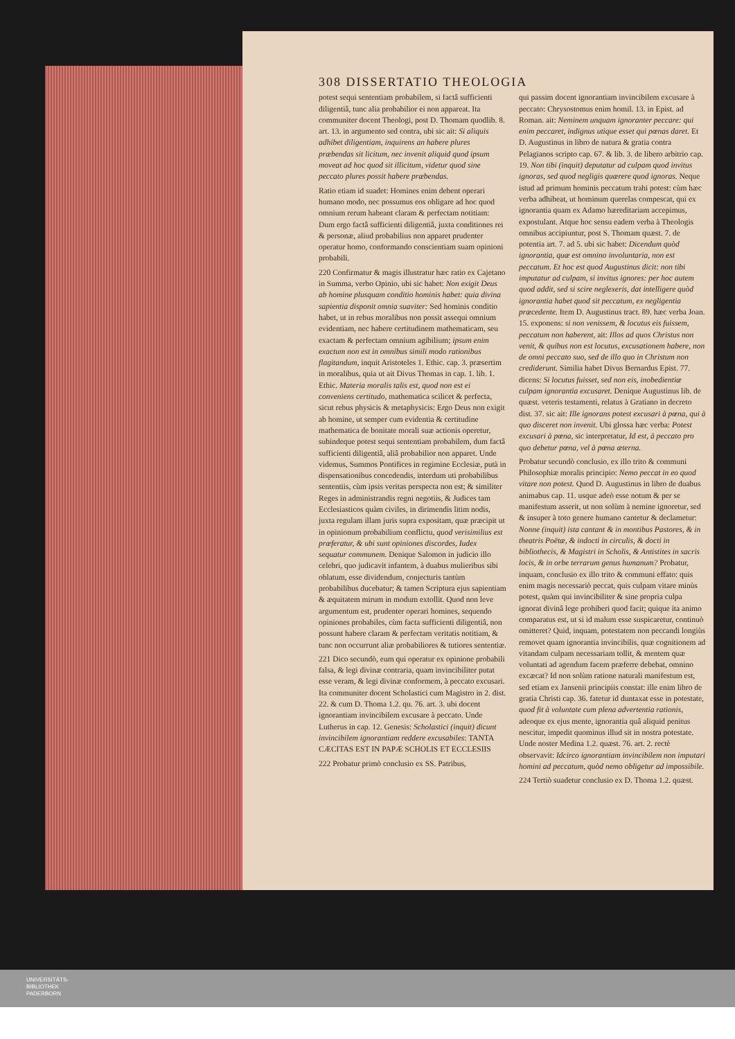308 DISSERTATIO THEOLOGIA
potest sequi sententiam probabilem, si factâ sufficienti diligentiâ, tunc alia probabilior ei non appareat. Ita communiter docent Theologi, post D. Thomam quodlib. 8. art. 13. in argumento sed contra, ubi sic ait: Si aliquis adhibet diligentiam, inquirens an habere plures præbendas sit licitum, nec invenit aliquid quod ipsum moveat ad hoc quod sit illicitum, videtur quod sine peccato plures possit habere præbendas.
Ratio etiam id suadet: Homines enim debent operari humano modo, nec possumus eos obligare ad hoc quod omnium rerum habeant claram & perfectam notitiam: Dum ergo factâ sufficienti diligentiâ, juxta conditiones rei & personæ, aliud probabilius non apparet prudenter operatur homo, conformando conscientiam suam opinioni probabili.
220 Confirmatur & magis illustratur hæc ratio ex Cajetano in Summa, verbo Opinio, ubi sic habet: Non exigit Deus ab homine plusquam conditio hominis habet: quia divina sapientia disponit omnia suaviter: Sed hominis conditio habet, ut in rebus moralibus non possit assequi omnium evidentiam, nec habere certitudinem mathematicam, seu exactam & perfectam omnium agibilium; ipsum enim exactum non est in omnibus simili modo rationibus flagitandum, inquit Aristoteles 1. Ethic. cap. 3. præsertim in moralibus, quia ut ait Divus Thomas in cap. 1. lib. 1. Ethic. Materia moralis talis est, quod non est ei conveniens certitudo, mathematica scilicet & perfecta, sicut rebus physicis & metaphysicis: Ergo Deus non exigit ab homine, ut semper cum evidentia & certitudine mathematica de bonitate morali suæ actionis operetur, subindeque potest sequi sententiam probabilem, dum factâ sufficienti diligentiâ, aliâ probabilior non apparet. Unde videmus, Summos Pontifices in regimine Ecclesiæ, putà in dispensationibus concedendis, interdum uti probabilibus sententiis, cùm ipsis veritas perspecta non est; & similiter Reges in administrandis regni negotiis, & Judices tam Ecclesiasticos quàm civiles, in dirimendis litim nodis, juxta regulam illam juris supra expositam, quæ præcipit ut in opinionum probabilium conflictu, quod verisimilius est præferatur, & ubi sunt opiniones discordes, Iudex sequatur communem. Denique Salomon in judicio illo celebri, quo judicavit infantem, à duabus mulieribus sibi oblatum, esse dividendum, conjecturis tantùm probabilibus ducebatur; & tamen Scriptura ejus sapientiam & æquitatem mirum in modum extollit. Quod non leve argumentum est, prudenter operari homines, sequendo opiniones probabiles, cùm facta sufficienti diligentiâ, non possunt habere claram & perfectam veritatis notitiam, & tunc non occurrunt aliæ probabiliores & tutiores sententiæ.
221 Dico secundò, eum qui operatur ex opinione probabili falsa, & legi divinæ contraria, quam invincibiliter putat esse veram, & legi divinæ conformem, à peccato excusari. Ita communiter docent Scholastici cum Magistro in 2. dist. 22. & cum D. Thoma 1.2. qu. 76. art. 3. ubi docent ignorantiam invincibilem excusare à peccato. Unde Lutherus in cap. 12. Genesis: Scholastici (inquit) dicunt invincibilem ignorantiam reddere excusabiles: TANTA CÆCITAS EST IN PAPÆ SCHOLIS ET ECCLESIIS
222 Probatur primò conclusio ex SS. Patribus,
qui passim docent ignorantiam invincibilem excusare à peccato: Chrysostomus enim homil. 13. in Epist. ad Roman. ait: Neminem unquam ignoranter peccare: qui enim peccaret, indignus utique esset qui pœnas daret. Et D. Augustinus in libro de natura & gratia contra Pelagianos scripto cap. 67. & lib. 3. de libero arbitrio cap. 19. Non tibi (inquit) deputatur ad culpam quod invitus ignoras, sed quod negligis quærere quod ignoras. Neque istud ad primum hominis peccatum trahi potest: cùm hæc verba adhibeat, ut hominum querelas compescat, qui ex ignorantia quam ex Adamo hæreditariam accepimus, expostulant. Atque hoc sensu eadem verba à Theologis omnibus accipiuntur, post S. Thomam quæst. 7. de potentia art. 7. ad 5. ubi sic habet: Dicendum quòd ignorantia, quæ est omnino involuntaria, non est peccatum. Et hoc est quod Augustinus dicit: non tibi imputatur ad culpam, si invitus ignores: per hoc autem quod addit, sed si scire neglexeris, dat intelligere quòd ignorantia habet quod sit peccatum, ex negligentia præcedente. Item D. Augustinus tract. 89. hæc verba Joan. 15. exponens: si non venissem, & locutus eis fuissem, peccatum non haberent, ait: Illos ad quos Christus non venit, & quibus non est locutus, excusationem habere, non de omni peccato suo, sed de illo quo in Christum non crediderunt. Similia habet Divus Bernardus Epist. 77. dicens: Si locutus fuisset, sed non eis, inobedientiæ culpam ignorantia excusaret. Denique Augustinus lib. de quæst. veteris testamenti, relatus à Gratiano in decreto dist. 37. sic ait: Ille ignorans potest excusari à pœna, qui à quo disceret non invenit. Ubi glossa hæc verba: Potest excusari à pœna, sic interpretatur, Id est, à peccato pro quo debetur pœna, vel à pœna æterna.
Probatur secundò conclusio, ex illo trito & communi Philosophiæ moralis principio: Nemo peccat in eo quod vitare non potest. Quod D. Augustinus in libro de duabus animabus cap. 11. usque adeò esse notum & per se manifestum asserit, ut non solùm à nemine ignoretur, sed & insuper à toto genere humano cantetur & declametur: Nonne (inquit) ista cantant & in montibus Pastores, & in theatris Poëtæ, & indocti in circulis, & docti in bibliothecis, & Magistri in Scholis, & Antistites in sacris locis, & in orbe terrarum genus humanum? Probatur, inquam, conclusio ex illo trito & communi effato: quis enim magis necessariò peccat, quis culpam vitare minùs potest, quàm qui invincibiliter & sine propria culpa ignorat divinâ lege prohiberi quod facit; quique ita animo comparatus est, ut si id malum esse suspicaretur, continuò omitteret? Quid, inquam, potestatem non peccandi longiùs removet quam ignorantia invincibilis, quæ cognitionem ad vitandam culpam necessariam tollit, & mentem quæ voluntati ad agendum facem præferre debebat, omnino excæcat? Id non solùm ratione naturali manifestum est, sed etiam ex Jansenii principiis constat: ille enim libro de gratia Christi cap. 36. fatetur id duntaxat esse in potestate, quod fit à voluntate cum plena advertentia rationis, adeoque ex ejus mente, ignorantia quâ aliquid penitus nescitur, impedit quominus illud sit in nostra potestate. Unde noster Medina 1.2. quæst. 76. art. 2. rectè observavit: Idcirco ignorantiam invincibilem non imputari homini ad peccatum, quòd nemo obligetur ad impossibile.
224 Tertiò suadetur conclusio ex D. Thoma 1.2. quæst.
UNIVERSITÄTS-
BIBLIOTHEK
PADERBORN